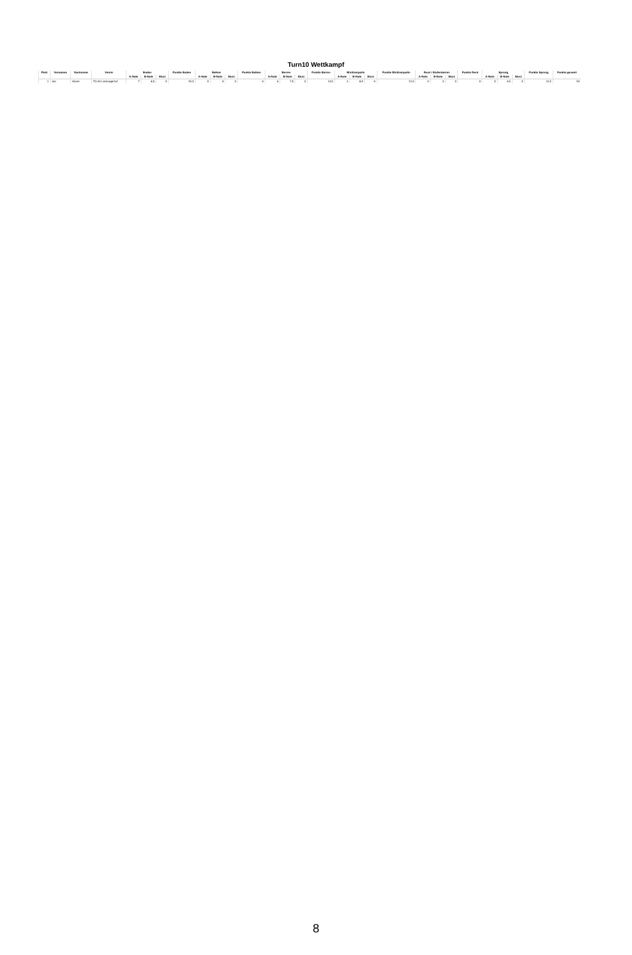Turn10 Wettkampf
| Platz | Vornamen | Nachname | Verein | Boden | | | Punkte Boden | Balken | | | Punkte Balken | Barren | | | Punkte Barren | Minitrampolin | | | Punkte Minitrampolin | Reck / Stufenbarren | | | Punkte Reck | Sprung | | | Punkte Sprung | Punkte gesamt |
| --- | --- | --- | --- | --- | --- | --- | --- | --- | --- | --- | --- | --- | --- | --- | --- | --- | --- | --- | --- | --- | --- | --- | --- | --- | --- | --- | --- | --- |
| | | | | A-Note | B-Note | Sturz | | A-Note | B-Note | Sturz | | A-Note | B-Note | Sturz | | A-Note | B-Note | Sturz | | A-Note | B-Note | Sturz | | A-Note | B-Note | Sturz | | |
| 1 | Jan | Hüner | TG 04 Limburgerhof | 7 | 8,5 | 0 | 15,5 | 0 | 0 | 0 | 0 | 6 | 7,5 | 0 | 13,5 | 4 | 8,5 | 0 | 12,5 | 0 | 0 | 0 | 0 | 5 | 6,5 | 0 | 11,5 | 53 |
8